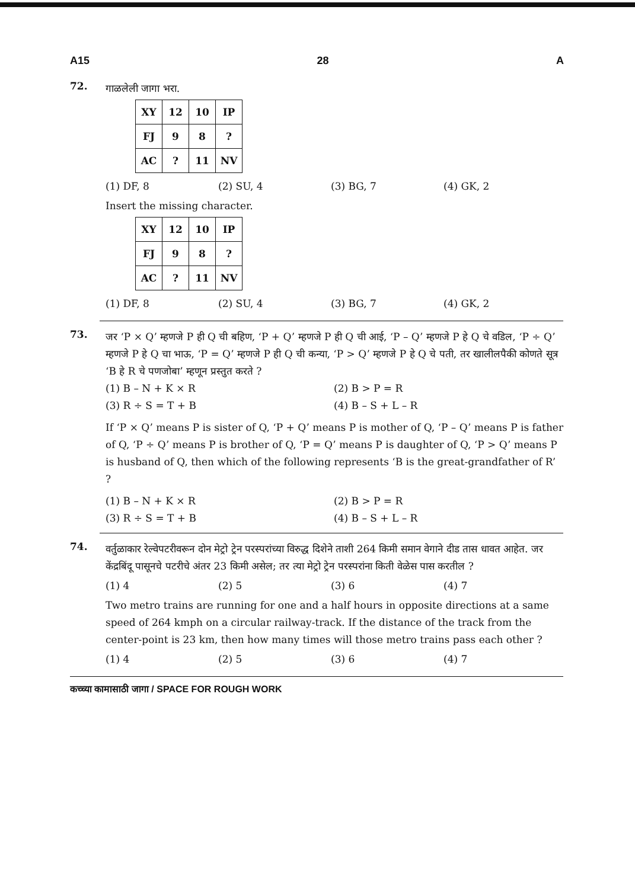A15 28 A
72.
गाळलेली जागा भरा.
| XY | 12 | 10 | IP |
| FJ | 9 | 8 | ? |
| AC | ? | 11 | NV |
(1) DF, 8 (2) SU, 4 (3) BG, 7 (4) GK, 2
Insert the missing character.
| XY | 12 | 10 | IP |
| FJ | 9 | 8 | ? |
| AC | ? | 11 | NV |
(1) DF, 8 (2) SU, 4 (3) BG, 7 (4) GK, 2
73.
जर ‘P × Q’ म्हणजे P ही Q ची बहिण, ‘P + Q’ म्हणजे P ही Q ची आई, ‘P – Q’ म्हणजे P हे Q चे वडिल, ‘P ÷ Q’ म्हणजे P हे Q चा भाऊ, ‘P = Q’ म्हणजे P ही Q ची कन्या, ‘P > Q’ म्हणजे P हे Q चे पती, तर खालीलपैकी कोणते सूत्र ‘B हे R चे पणजोबा’ म्हणून प्रस्तुत करते ?
(1) B – N + K × R (2) B > P = R (3) R ÷ S = T + B (4) B – S + L – R
If ‘P × Q’ means P is sister of Q, ‘P + Q’ means P is mother of Q, ‘P – Q’ means P is father of Q, ‘P ÷ Q’ means P is brother of Q, ‘P = Q’ means P is daughter of Q, ‘P > Q’ means P is husband of Q, then which of the following represents ‘B is the great-grandfather of R’ ?
(1) B – N + K × R (2) B > P = R (3) R ÷ S = T + B (4) B – S + L – R
74.
वर्तुळाकार रेल्वेपटरीवरून दोन मेट्रो ट्रेन परस्परांच्या विरुद्ध दिशेने ताशी 264 किमी समान वेगाने दीड तास धावत आहेत. जर केंद्रबिंदू पासूनचे पटरीचे अंतर 23 किमी असेल; तर त्या मेट्रो ट्रेन परस्परांना किती वेळेस पास करतील ?
(1) 4 (2) 5 (3) 6 (4) 7
Two metro trains are running for one and a half hours in opposite directions at a same speed of 264 kmph on a circular railway-track. If the distance of the track from the center-point is 23 km, then how many times will those metro trains pass each other ?
(1) 4 (2) 5 (3) 6 (4) 7
कच्च्या कामासाठी जागा / SPACE FOR ROUGH WORK